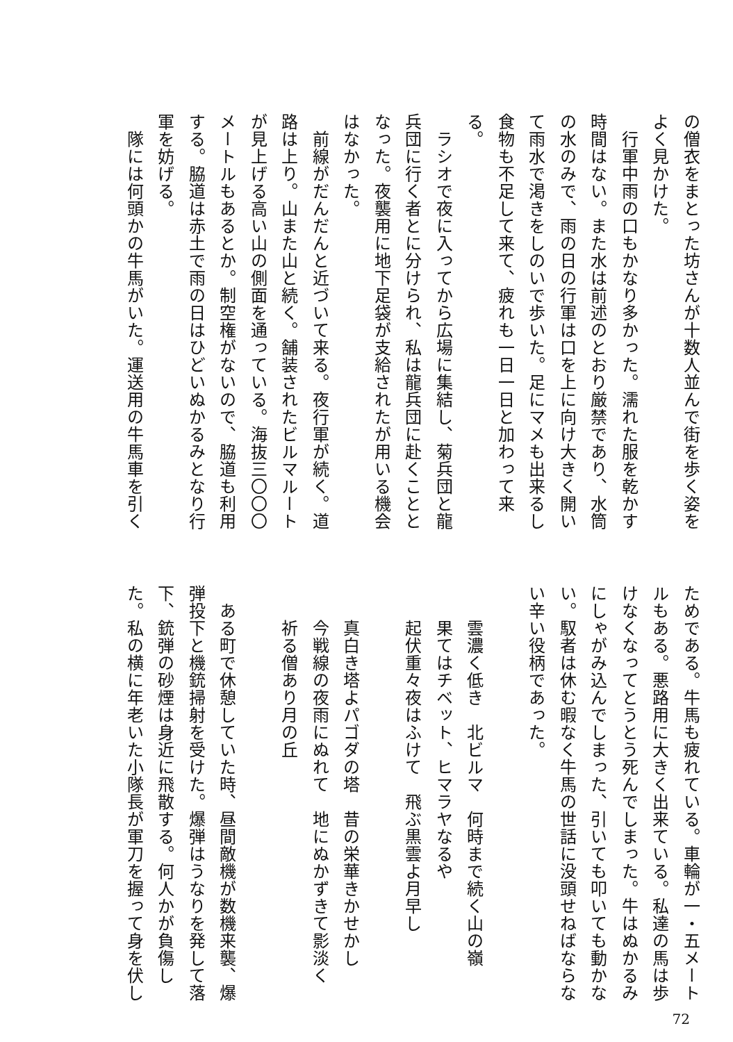の僧衣をまとった坊さんが十数人並んで街を歩く姿を
よく見かけた。
　行軍中雨の口もかなり多かった。濡れた服を乾かす
時間はない。また水は前述のとおり厳禁であり、水筒
の水のみで、雨の日の行軍は口を上に向け大きく開い
て雨水で渇きをしのいで歩いた。足にマメも出来るし
食物も不足して来て、疲れも一日一日と加わって来
る。
　ラシオで夜に入ってから広場に集結し、菊兵団と龍
兵団に行く者とに分けられ、私は龍兵団に赴くことと
なった。夜襲用に地下足袋が支給されたが用いる機会
はなかった。
　前線がだんだんと近づいて来る。夜行軍が続く。道
路は上り。山また山と続く。舗装されたビルマルート
が見上げる高い山の側面を通っている。海抜三〇〇〇
メートルもあるとか。制空権がないので、脇道も利用
する。脇道は赤土で雨の日はひどいぬかるみとなり行
軍を妨げる。
　隊には何頭かの牛馬がいた。運送用の牛馬車を引く
ためである。牛馬も疲れている。車輪が一・五メート
ルもある。悪路用に大きく出来ている。私達の馬は歩
けなくなってとうとう死んでしまった。牛はぬかるみ
にしゃがみ込んでしまった、引いても叩いても動かな
い。馭者は休む暇なく牛馬の世話に没頭せねばならな
い辛い役柄であった。
　
雲濃く低き　北ビルマ　何時まで続く山の嶺
果てはチベット、ヒマラヤなるや
起伏重々夜はふけて　飛ぶ黒雲よ月早し
　
真白き塔よパゴダの塔　昔の栄華きかせかし
今戦線の夜雨にぬれて　地にぬかずきて影淡く
祈る僧あり月の丘
　
　ある町で休憩していた時、昼間敵機が数機来襲、爆
弾投下と機銃掃射を受けた。爆弾はうなりを発して落
下、銃弾の砂煙は身近に飛散する。何人かが負傷し
た。私の横に年老いた小隊長が軍刀を握って身を伏し
72